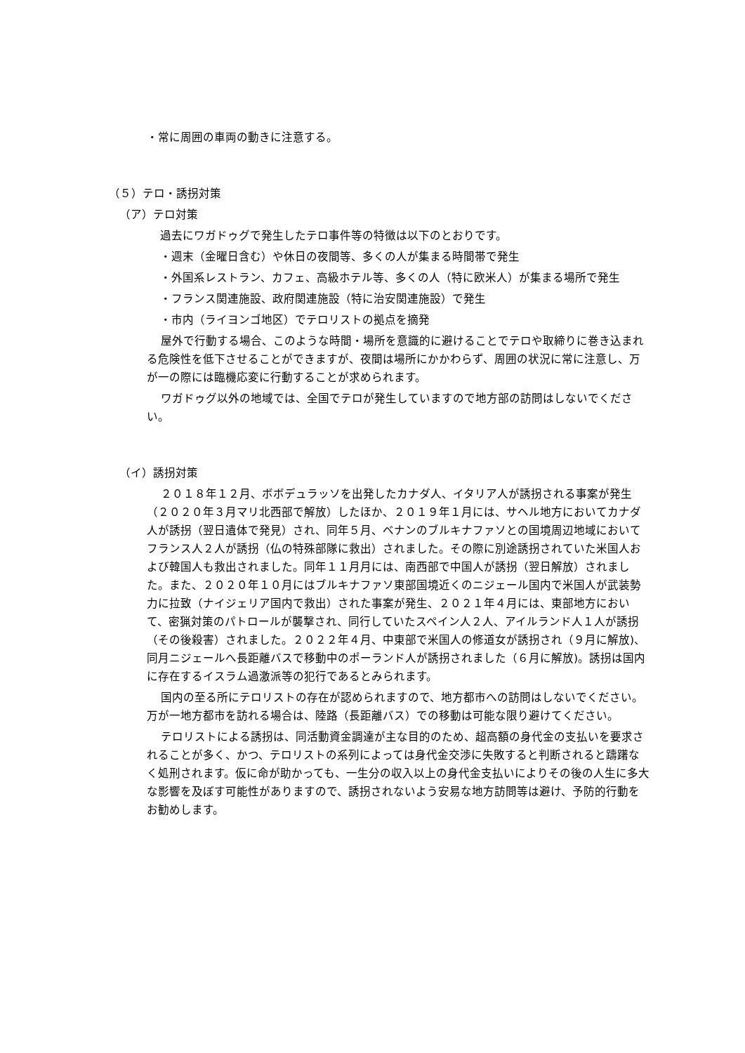・常に周囲の車両の動きに注意する。
（５）テロ・誘拐対策
（ア）テロ対策
過去にワガドゥグで発生したテロ事件等の特徴は以下のとおりです。
・週末（金曜日含む）や休日の夜間等、多くの人が集まる時間帯で発生
・外国系レストラン、カフェ、高級ホテル等、多くの人（特に欧米人）が集まる場所で発生
・フランス関連施設、政府関連施設（特に治安関連施設）で発生
・市内（ライヨンゴ地区）でテロリストの拠点を摘発
屋外で行動する場合、このような時間・場所を意識的に避けることでテロや取締りに巻き込まれる危険性を低下させることができますが、夜間は場所にかかわらず、周囲の状況に常に注意し、万が一の際には臨機応変に行動することが求められます。
ワガドゥグ以外の地域では、全国でテロが発生していますので地方部の訪問はしないでください。
（イ）誘拐対策
２０１８年１２月、ボボデュラッソを出発したカナダ人、イタリア人が誘拐される事案が発生（２０２０年３月マリ北西部で解放）したほか、２０１９年１月には、サヘル地方においてカナダ人が誘拐（翌日遺体で発見）され、同年５月、ベナンのブルキナファソとの国境周辺地域においてフランス人２人が誘拐（仏の特殊部隊に救出）されました。その際に別途誘拐されていた米国人および韓国人も救出されました。同年１１月月には、南西部で中国人が誘拐（翌日解放）されました。また、２０２０年１０月にはブルキナファソ東部国境近くのニジェール国内で米国人が武装勢力に拉致（ナイジェリア国内で救出）された事案が発生、２０２１年４月には、東部地方において、密猟対策のパトロールが襲撃され、同行していたスペイン人２人、アイルランド人１人が誘拐（その後殺害）されました。２０２２年４月、中東部で米国人の修道女が誘拐され（９月に解放)、同月ニジェールへ長距離バスで移動中のポーランド人が誘拐されました（６月に解放)。誘拐は国内に存在するイスラム過激派等の犯行であるとみられます。
国内の至る所にテロリストの存在が認められますので、地方都市への訪問はしないでください。万が一地方都市を訪れる場合は、陸路（長距離バス）での移動は可能な限り避けてください。
テロリストによる誘拐は、同活動資金調達が主な目的のため、超高額の身代金の支払いを要求されることが多く、かつ、テロリストの系列によっては身代金交渉に失敗すると判断されると躊躇なく処刑されます。仮に命が助かっても、一生分の収入以上の身代金支払いによりその後の人生に多大な影響を及ぼす可能性がありますので、誘拐されないよう安易な地方訪問等は避け、予防的行動をお勧めします。